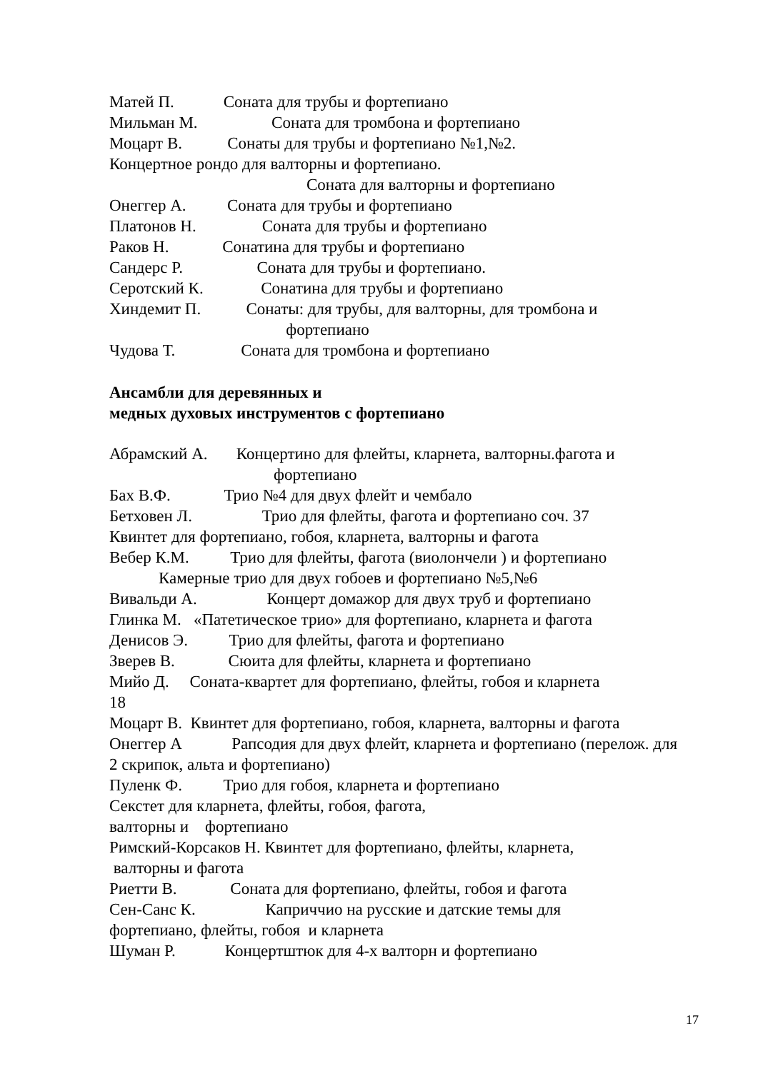Матей П. Соната для трубы и фортепиано
Мильман М. Соната для тромбона и фортепиано
Моцарт В. Сонаты для трубы и фортепиано №1,№2.
Концертное рондо для валторны и фортепиано.
Соната для валторны и фортепиано
Онеггер А. Соната для трубы и фортепиано
Платонов Н. Соната для трубы и фортепиано
Раков Н. Сонатина для трубы и фортепиано
Сандерс Р. Соната для трубы и фортепиано.
Серотский К. Сонатина для трубы и фортепиано
Хиндемит П. Сонаты: для трубы, для валторны, для тромбона и
фортепиано
Чудова Т. Соната для тромбона и фортепиано
Ансамбли для деревянных и
медных духовых инструментов с фортепиано
Абрамский А. Концертино для флейты, кларнета, валторны.фагота и
фортепиано
Бах В.Ф. Трио №4 для двух флейт и чембало
Бетховен Л. Трио для флейты, фагота и фортепиано соч. 37
Квинтет для фортепиано, гобоя, кларнета, валторны и фагота
Вебер К.М. Трио для флейты, фагота (виолончели ) и фортепиано
Камерные трио для двух гобоев и фортепиано №5,№6
Вивальди А. Концерт домажор для двух труб и фортепиано
Глинка М. «Патетическое трио» для фортепиано, кларнета и фагота
Денисов Э. Трио для флейты, фагота и фортепиано
Зверев В. Сюита для флейты, кларнета и фортепиано
Мийо Д. Соната-квартет для фортепиано, флейты, гобоя и кларнета
18
Моцарт В. Квинтет для фортепиано, гобоя, кларнета, валторны и фагота
Онеггер А Рапсодия для двух флейт, кларнета и фортепиано (перелож. для 2 скрипок, альта и фортепиано)
Пуленк Ф. Трио для гобоя, кларнета и фортепиано
Секстет для кларнета, флейты, гобоя, фагота,
валторны и фортепиано
Римский-Корсаков Н. Квинтет для фортепиано, флейты, кларнета,
валторны и фагота
Риетти В. Соната для фортепиано, флейты, гобоя и фагота
Сен-Санс К. Каприччио на русские и датские темы для
фортепиано, флейты, гобоя и кларнета
Шуман Р. Концертштюк для 4-х валторн и фортепиано
17